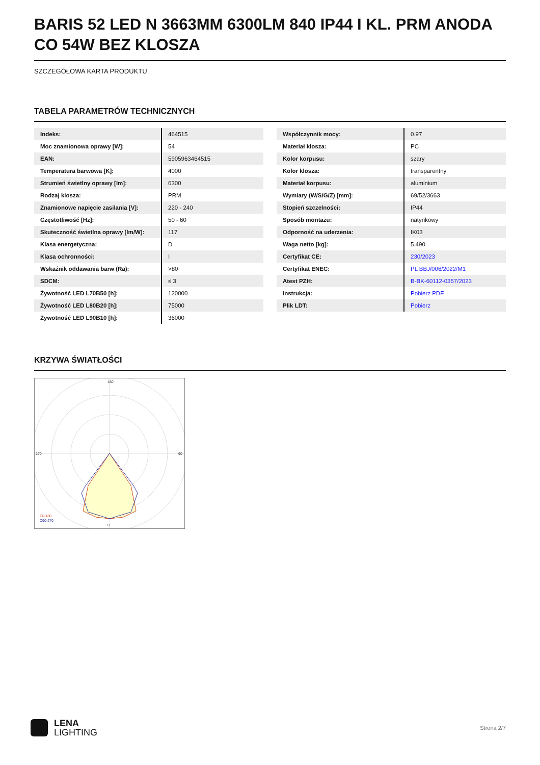BARIS 52 LED N 3663MM 6300LM 840 IP44 I KL. PRM ANODA CO 54W BEZ KLOSZA
SZCZEGÓŁOWA KARTA PRODUKTU
TABELA PARAMETRÓW TECHNICZNYCH
| Indeks: | 464515 |
| Moc znamionowa oprawy [W]: | 54 |
| EAN: | 5905963464515 |
| Temperatura barwowa [K]: | 4000 |
| Strumień świetlny oprawy [lm]: | 6300 |
| Rodzaj klosza: | PRM |
| Znamionowe napięcie zasilania [V]: | 220 - 240 |
| Częstotliwość [Hz]: | 50 - 60 |
| Skuteczność świetlna oprawy [lm/W]: | 117 |
| Klasa energetyczna: | D |
| Klasa ochronności: | I |
| Wskaźnik oddawania barw (Ra): | >80 |
| SDCM: | ≤ 3 |
| Żywotność LED L70B50 [h]: | 120000 |
| Żywotność LED L80B20 [h]: | 75000 |
| Żywotność LED L90B10 [h]: | 36000 |
| Współczynnik mocy: | 0.97 |
| Materiał klosza: | PC |
| Kolor korpusu: | szary |
| Kolor klosza: | transparentny |
| Materiał korpusu: | aluminium |
| Wymiary (W/S/G/Z) [mm]: | 69/52/3663 |
| Stopień szczelności: | IP44 |
| Sposób montażu: | natynkowy |
| Odporność na uderzenia: | IK03 |
| Waga netto [kg]: | 5.490 |
| Certyfikat CE: | 230/2023 |
| Certyfikat ENEC: | PL BBJ/006/2022/M1 |
| Atest PZH: | B-BK-60112-0357/2023 |
| Instrukcja: | Pobierz PDF |
| Plik LDT: | Pobierz |
KRZYWA ŚWIATŁOŚCI
180
0
270
90
C0-180
C90-270
LENA
LIGHTING
Strona 2/7